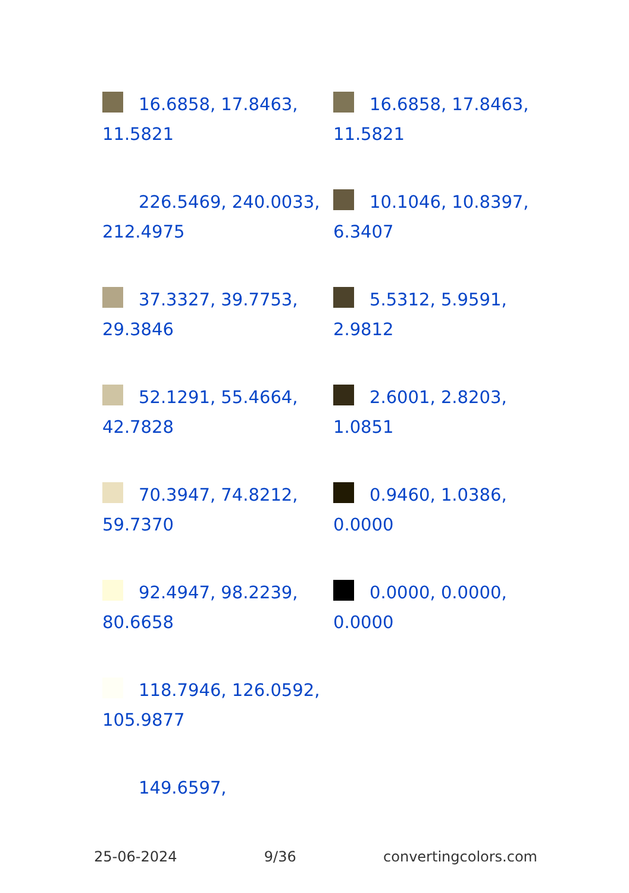16.6858, 17.8463, 11.5821
16.6858, 17.8463, 11.5821
226.5469, 240.0033, 212.4975
10.1046, 10.8397, 6.3407
37.3327, 39.7753, 29.3846
5.5312, 5.9591, 2.9812
52.1291, 55.4664, 42.7828
2.6001, 2.8203, 1.0851
70.3947, 74.8212, 59.7370
0.9460, 1.0386, 0.0000
92.4947, 98.2239, 80.6658
0.0000, 0.0000, 0.0000
118.7946, 126.0592, 105.9877
149.6597,
25-06-2024 9/36 convertingcolors.com